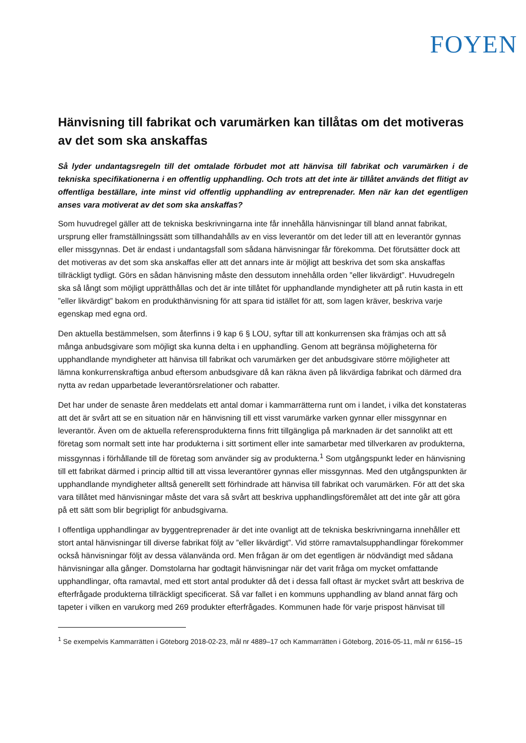FOYEN
Hänvisning till fabrikat och varumärken kan tillåtas om det motiveras av det som ska anskaffas
Så lyder undantagsregeln till det omtalade förbudet mot att hänvisa till fabrikat och varumärken i de tekniska specifikationerna i en offentlig upphandling. Och trots att det inte är tillåtet används det flitigt av offentliga beställare, inte minst vid offentlig upphandling av entreprenader. Men när kan det egentligen anses vara motiverat av det som ska anskaffas?
Som huvudregel gäller att de tekniska beskrivningarna inte får innehålla hänvisningar till bland annat fabrikat, ursprung eller framställningssätt som tillhandahålls av en viss leverantör om det leder till att en leverantör gynnas eller missgynnas. Det är endast i undantagsfall som sådana hänvisningar får förekomma. Det förutsätter dock att det motiveras av det som ska anskaffas eller att det annars inte är möjligt att beskriva det som ska anskaffas tillräckligt tydligt. Görs en sådan hänvisning måste den dessutom innehålla orden ”eller likvärdigt”. Huvudregeln ska så långt som möjligt upprätthållas och det är inte tillåtet för upphandlande myndigheter att på rutin kasta in ett ”eller likvärdigt” bakom en produkthänvisning för att spara tid istället för att, som lagen kräver, beskriva varje egenskap med egna ord.
Den aktuella bestämmelsen, som återfinns i 9 kap 6 § LOU, syftar till att konkurrensen ska främjas och att så många anbudsgivare som möjligt ska kunna delta i en upphandling. Genom att begränsa möjligheterna för upphandlande myndigheter att hänvisa till fabrikat och varumärken ger det anbudsgivare större möjligheter att lämna konkurrenskraftiga anbud eftersom anbudsgivare då kan räkna även på likvärdiga fabrikat och därmed dra nytta av redan upparbetade leverantörsrelationer och rabatter.
Det har under de senaste åren meddelats ett antal domar i kammarrätterna runt om i landet, i vilka det konstateras att det är svårt att se en situation när en hänvisning till ett visst varumärke varken gynnar eller missgynnar en leverantör. Även om de aktuella referensprodukterna finns fritt tillgängliga på marknaden är det sannolikt att ett företag som normalt sett inte har produkterna i sitt sortiment eller inte samarbetar med tillverkaren av produkterna, missgynnas i förhållande till de företag som använder sig av produkterna.<sup>1</sup> Som utgångspunkt leder en hänvisning till ett fabrikat därmed i princip alltid till att vissa leverantörer gynnas eller missgynnas. Med den utgångspunkten är upphandlande myndigheter alltså generellt sett förhindrade att hänvisa till fabrikat och varumärken. För att det ska vara tillåtet med hänvisningar måste det vara så svårt att beskriva upphandlingsföremålet att det inte går att göra på ett sätt som blir begripligt för anbudsgivarna.
I offentliga upphandlingar av byggentreprenader är det inte ovanligt att de tekniska beskrivningarna innehåller ett stort antal hänvisningar till diverse fabrikat följt av ”eller likvärdigt”. Vid större ramavtalsupphandlingar förekommer också hänvisningar följt av dessa välanvända ord. Men frågan är om det egentligen är nödvändigt med sådana hänvisningar alla gånger. Domstolarna har godtagit hänvisningar när det varit fråga om mycket omfattande upphandlingar, ofta ramavtal, med ett stort antal produkter då det i dessa fall oftast är mycket svårt att beskriva de efterfrågade produkterna tillräckligt specificerat. Så var fallet i en kommuns upphandling av bland annat färg och tapeter i vilken en varukorg med 269 produkter efterfrågades. Kommunen hade för varje prispost hänvisat till
<sup>1</sup> Se exempelvis Kammarrätten i Göteborg 2018-02-23, mål nr 4889–17 och Kammarrätten i Göteborg, 2016-05-11, mål nr 6156–15